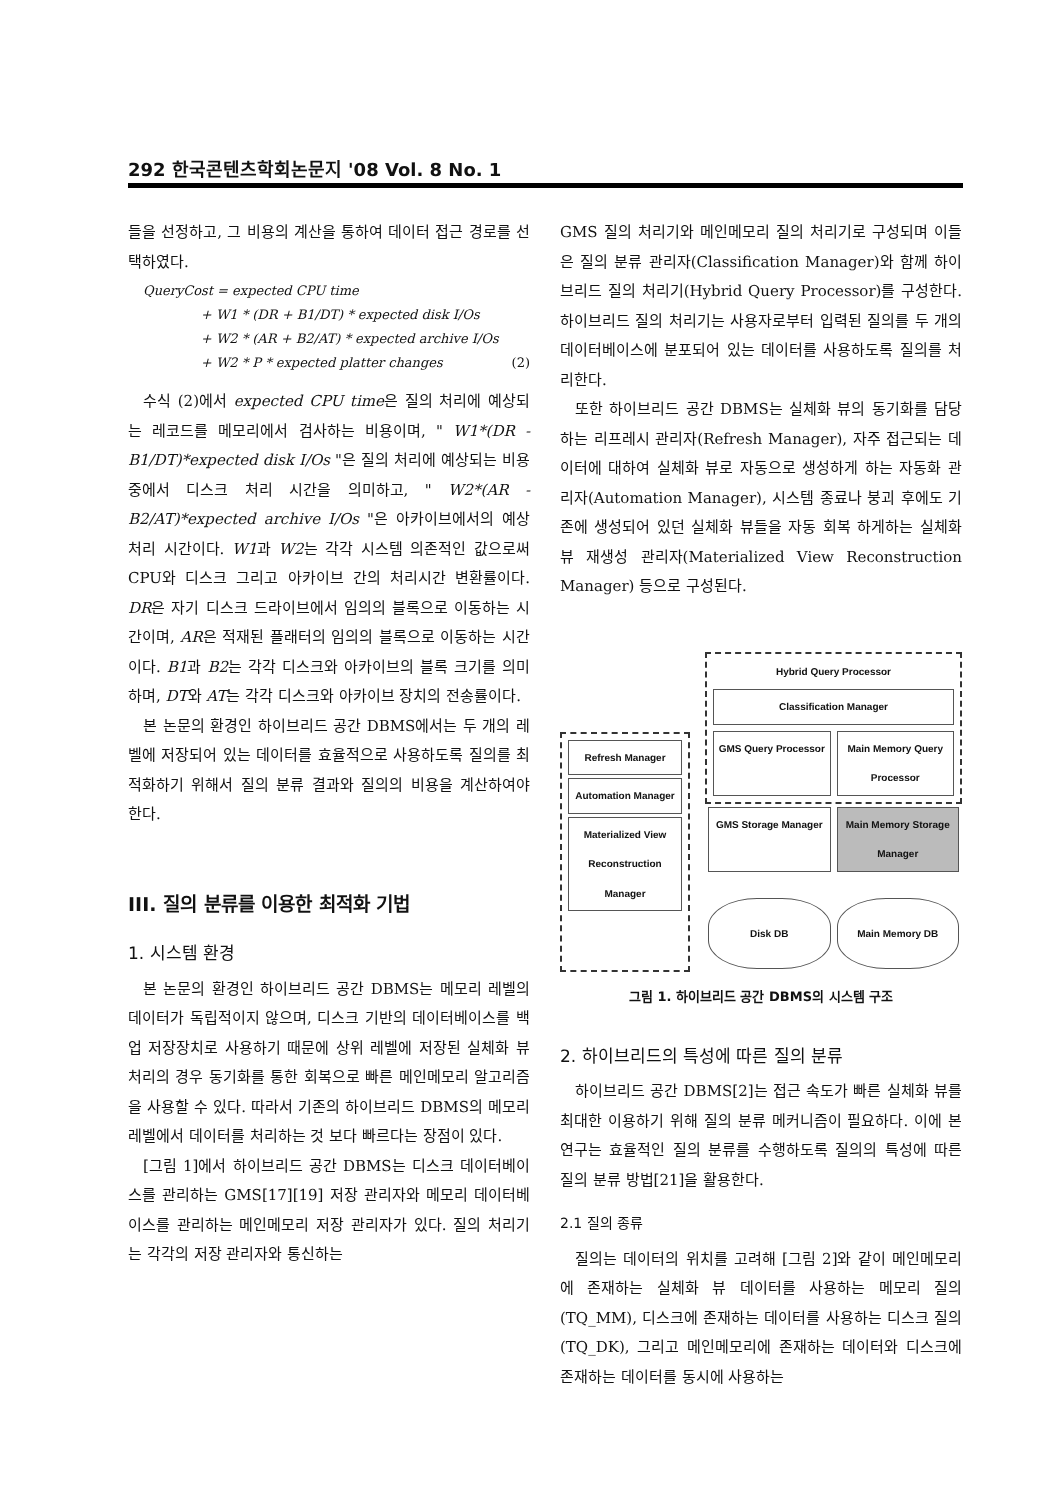292 한국콘텐츠학회논문지 '08 Vol. 8 No. 1
들을 선정하고, 그 비용의 계산을 통하여 데이터 접근 경로를 선택하였다.
QueryCost = expected CPU time
+ W1 * (DR + B1/DT) * expected disk I/Os
+ W2 * (AR + B2/AT) * expected archive I/Os
+ W2 * P * expected platter changes (2)
수식 (2)에서 expected CPU time은 질의 처리에 예상되는 레코드를 메모리에서 검사하는 비용이며, " W1*(DR - B1/DT)*expected disk I/Os "은 질의 처리에 예상되는 비용 중에서 디스크 처리 시간을 의미하고, " W2*(AR - B2/AT)*expected archive I/Os "은 아카이브에서의 예상 처리 시간이다. W1과 W2는 각각 시스템 의존적인 값으로써 CPU와 디스크 그리고 아카이브 간의 처리시간 변환률이다. DR은 자기 디스크 드라이브에서 임의의 블록으로 이동하는 시간이며, AR은 적재된 플래터의 임의의 블록으로 이동하는 시간이다. B1과 B2는 각각 디스크와 아카이브의 블록 크기를 의미하며, DT와 AT는 각각 디스크와 아카이브 장치의 전송률이다.
본 논문의 환경인 하이브리드 공간 DBMS에서는 두 개의 레벨에 저장되어 있는 데이터를 효율적으로 사용하도록 질의를 최적화하기 위해서 질의 분류 결과와 질의의 비용을 계산하여야 한다.
III. 질의 분류를 이용한 최적화 기법
1. 시스템 환경
본 논문의 환경인 하이브리드 공간 DBMS는 메모리 레벨의 데이터가 독립적이지 않으며, 디스크 기반의 데이터베이스를 백업 저장장치로 사용하기 때문에 상위 레벨에 저장된 실체화 뷰 처리의 경우 동기화를 통한 회복으로 빠른 메인메모리 알고리즘을 사용할 수 있다. 따라서 기존의 하이브리드 DBMS의 메모리 레벨에서 데이터를 처리하는 것 보다 빠르다는 장점이 있다.
[그림 1]에서 하이브리드 공간 DBMS는 디스크 데이터베이스를 관리하는 GMS[17][19] 저장 관리자와 메모리 데이터베이스를 관리하는 메인메모리 저장 관리자가 있다. 질의 처리기는 각각의 저장 관리자와 통신하는
GMS 질의 처리기와 메인메모리 질의 처리기로 구성되며 이들은 질의 분류 관리자(Classification Manager)와 함께 하이브리드 질의 처리기(Hybrid Query Processor)를 구성한다. 하이브리드 질의 처리기는 사용자로부터 입력된 질의를 두 개의 데이터베이스에 분포되어 있는 데이터를 사용하도록 질의를 처리한다.
또한 하이브리드 공간 DBMS는 실체화 뷰의 동기화를 담당하는 리프레시 관리자(Refresh Manager), 자주 접근되는 데이터에 대하여 실체화 뷰로 자동으로 생성하게 하는 자동화 관리자(Automation Manager), 시스템 종료나 붕괴 후에도 기존에 생성되어 있던 실체화 뷰들을 자동 회복 하게하는 실체화 뷰 재생성 관리자(Materialized View Reconstruction Manager) 등으로 구성된다.
Refresh Manager
Automation Manager
Materialized View Reconstruction Manager
Hybrid Query Processor
Classification Manager
GMS Query Processor Main Memory Query Processor
GMS Storage Manager Main Memory Storage Manager
Disk DB Main Memory DB
그림 1. 하이브리드 공간 DBMS의 시스템 구조
2. 하이브리드의 특성에 따른 질의 분류
하이브리드 공간 DBMS[2]는 접근 속도가 빠른 실체화 뷰를 최대한 이용하기 위해 질의 분류 메커니즘이 필요하다. 이에 본 연구는 효율적인 질의 분류를 수행하도록 질의의 특성에 따른 질의 분류 방법[21]을 활용한다.
2.1 질의 종류
질의는 데이터의 위치를 고려해 [그림 2]와 같이 메인메모리에 존재하는 실체화 뷰 데이터를 사용하는 메모리 질의(TQ_MM), 디스크에 존재하는 데이터를 사용하는 디스크 질의(TQ_DK), 그리고 메인메모리에 존재하는 데이터와 디스크에 존재하는 데이터를 동시에 사용하는